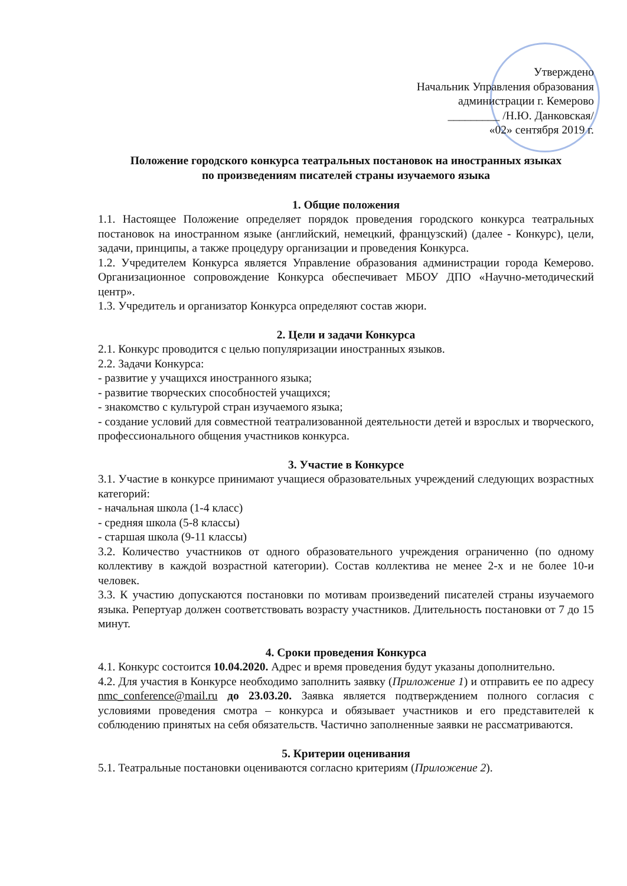Утверждено
Начальник Управления образования
администрации г. Кемерово
_________ /Н.Ю. Данковская/
«02» сентября 2019 г.
Положение городского конкурса театральных постановок на иностранных языках
по произведениям писателей страны изучаемого языка
1. Общие положения
1.1. Настоящее Положение определяет порядок проведения городского конкурса театральных постановок на иностранном языке (английский, немецкий, французский) (далее - Конкурс), цели, задачи, принципы, а также процедуру организации и проведения Конкурса.
1.2. Учредителем Конкурса является Управление образования администрации города Кемерово. Организационное сопровождение Конкурса обеспечивает МБОУ ДПО «Научно-методический центр».
1.3. Учредитель и организатор Конкурса определяют состав жюри.
2. Цели и задачи Конкурса
2.1. Конкурс проводится с целью популяризации иностранных языков.
2.2. Задачи Конкурса:
- развитие у учащихся иностранного языка;
- развитие творческих способностей учащихся;
- знакомство с культурой стран изучаемого языка;
- создание условий для совместной театрализованной деятельности детей и взрослых и творческого, профессионального общения участников конкурса.
3. Участие в Конкурсе
3.1. Участие в конкурсе принимают учащиеся образовательных учреждений следующих возрастных категорий:
- начальная школа (1-4 класс)
- средняя школа (5-8 классы)
- старшая школа (9-11 классы)
3.2. Количество участников от одного образовательного учреждения ограниченно (по одному коллективу в каждой возрастной категории). Состав коллектива не менее 2-х и не более 10-и человек.
3.3. К участию допускаются постановки по мотивам произведений писателей страны изучаемого языка. Репертуар должен соответствовать возрасту участников. Длительность постановки от 7 до 15 минут.
4. Сроки проведения Конкурса
4.1. Конкурс состоится 10.04.2020. Адрес и время проведения будут указаны дополнительно.
4.2. Для участия в Конкурсе необходимо заполнить заявку (Приложение 1) и отправить ее по адресу nmc_conference@mail.ru до 23.03.20. Заявка является подтверждением полного согласия с условиями проведения смотра – конкурса и обязывает участников и его представителей к соблюдению принятых на себя обязательств. Частично заполненные заявки не рассматриваются.
5. Критерии оценивания
5.1. Театральные постановки оцениваются согласно критериям (Приложение 2).